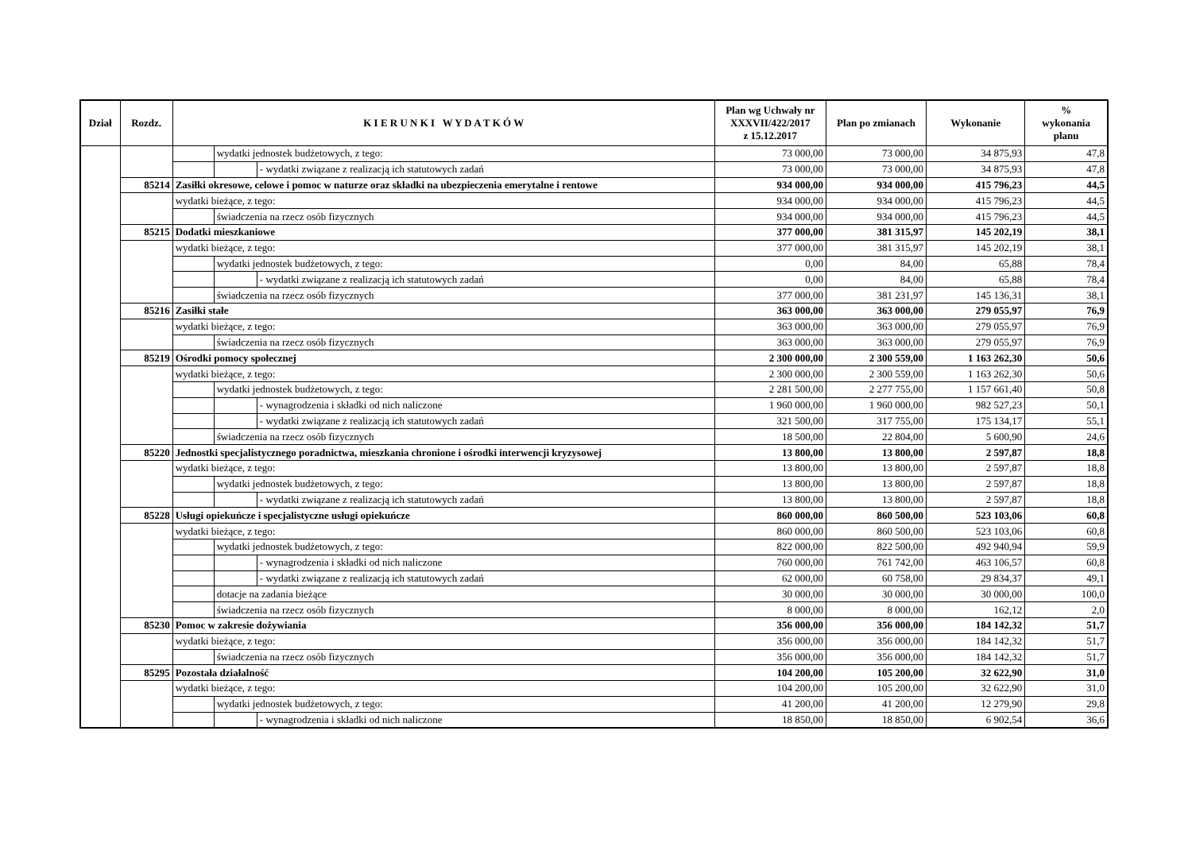| Dział | Rozdz. | K I E R U N K I W Y D A T K Ó W | | | Plan wg Uchwały nr XXXVII/422/2017 z 15.12.2017 | Plan po zmianach | Wykonanie | % wykonania planu |
| --- | --- | --- | --- | --- | --- | --- | --- | --- |
| | | | wydatki jednostek budżetowych, z tego: | | 73 000,00 | 73 000,00 | 34 875,93 | 47,8 |
| | | | | - wydatki związane z realizacją ich statutowych zadań | 73 000,00 | 73 000,00 | 34 875,93 | 47,8 |
| | 85214 | Zasiłki okresowe, celowe i pomoc w naturze oraz składki na ubezpieczenia emerytalne i rentowe | | | 934 000,00 | 934 000,00 | 415 796,23 | 44,5 |
| | | wydatki bieżące, z tego: | | | 934 000,00 | 934 000,00 | 415 796,23 | 44,5 |
| | | | świadczenia na rzecz osób fizycznych | | 934 000,00 | 934 000,00 | 415 796,23 | 44,5 |
| | 85215 | Dodatki mieszkaniowe | | | 377 000,00 | 381 315,97 | 145 202,19 | 38,1 |
| | | wydatki bieżące, z tego: | | | 377 000,00 | 381 315,97 | 145 202,19 | 38,1 |
| | | | wydatki jednostek budżetowych, z tego: | | 0,00 | 84,00 | 65,88 | 78,4 |
| | | | | - wydatki związane z realizacją ich statutowych zadań | 0,00 | 84,00 | 65,88 | 78,4 |
| | | | świadczenia na rzecz osób fizycznych | | 377 000,00 | 381 231,97 | 145 136,31 | 38,1 |
| | 85216 | Zasiłki stałe | | | 363 000,00 | 363 000,00 | 279 055,97 | 76,9 |
| | | wydatki bieżące, z tego: | | | 363 000,00 | 363 000,00 | 279 055,97 | 76,9 |
| | | | świadczenia na rzecz osób fizycznych | | 363 000,00 | 363 000,00 | 279 055,97 | 76,9 |
| | 85219 | Ośrodki pomocy społecznej | | | 2 300 000,00 | 2 300 559,00 | 1 163 262,30 | 50,6 |
| | | wydatki bieżące, z tego: | | | 2 300 000,00 | 2 300 559,00 | 1 163 262,30 | 50,6 |
| | | | wydatki jednostek budżetowych, z tego: | | 2 281 500,00 | 2 277 755,00 | 1 157 661,40 | 50,8 |
| | | | | - wynagrodzenia i składki od nich naliczone | 1 960 000,00 | 1 960 000,00 | 982 527,23 | 50,1 |
| | | | | - wydatki związane z realizacją ich statutowych zadań | 321 500,00 | 317 755,00 | 175 134,17 | 55,1 |
| | | | świadczenia na rzecz osób fizycznych | | 18 500,00 | 22 804,00 | 5 600,90 | 24,6 |
| | 85220 | Jednostki specjalistycznego poradnictwa, mieszkania chronione i ośrodki interwencji kryzysowej | | | 13 800,00 | 13 800,00 | 2 597,87 | 18,8 |
| | | wydatki bieżące, z tego: | | | 13 800,00 | 13 800,00 | 2 597,87 | 18,8 |
| | | | wydatki jednostek budżetowych, z tego: | | 13 800,00 | 13 800,00 | 2 597,87 | 18,8 |
| | | | | - wydatki związane z realizacją ich statutowych zadań | 13 800,00 | 13 800,00 | 2 597,87 | 18,8 |
| | 85228 | Usługi opiekuńcze i specjalistyczne usługi opiekuńcze | | | 860 000,00 | 860 500,00 | 523 103,06 | 60,8 |
| | | wydatki bieżące, z tego: | | | 860 000,00 | 860 500,00 | 523 103,06 | 60,8 |
| | | | wydatki jednostek budżetowych, z tego: | | 822 000,00 | 822 500,00 | 492 940,94 | 59,9 |
| | | | | - wynagrodzenia i składki od nich naliczone | 760 000,00 | 761 742,00 | 463 106,57 | 60,8 |
| | | | | - wydatki związane z realizacją ich statutowych zadań | 62 000,00 | 60 758,00 | 29 834,37 | 49,1 |
| | | | dotacje na zadania bieżące | | 30 000,00 | 30 000,00 | 30 000,00 | 100,0 |
| | | | świadczenia na rzecz osób fizycznych | | 8 000,00 | 8 000,00 | 162,12 | 2,0 |
| | 85230 | Pomoc w zakresie dożywiania | | | 356 000,00 | 356 000,00 | 184 142,32 | 51,7 |
| | | wydatki bieżące, z tego: | | | 356 000,00 | 356 000,00 | 184 142,32 | 51,7 |
| | | | świadczenia na rzecz osób fizycznych | | 356 000,00 | 356 000,00 | 184 142,32 | 51,7 |
| | 85295 | Pozostała działalność | | | 104 200,00 | 105 200,00 | 32 622,90 | 31,0 |
| | | wydatki bieżące, z tego: | | | 104 200,00 | 105 200,00 | 32 622,90 | 31,0 |
| | | | wydatki jednostek budżetowych, z tego: | | 41 200,00 | 41 200,00 | 12 279,90 | 29,8 |
| | | | | - wynagrodzenia i składki od nich naliczone | 18 850,00 | 18 850,00 | 6 902,54 | 36,6 |